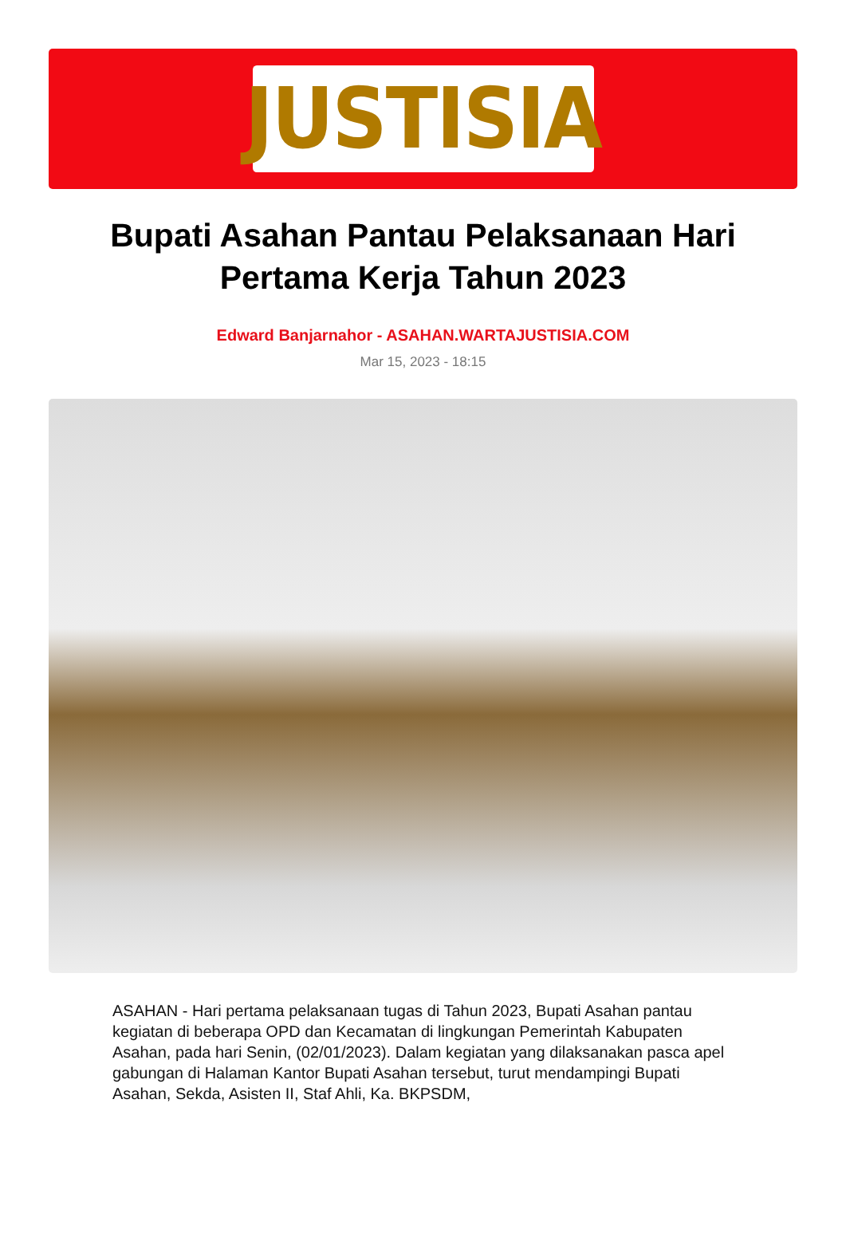JUSTISIA
Bupati Asahan Pantau Pelaksanaan Hari Pertama Kerja Tahun 2023
Edward Banjarnahor - ASAHAN.WARTAJUSTISIA.COM
Mar 15, 2023 - 18:15
ASAHAN - Hari pertama pelaksanaan tugas di Tahun 2023, Bupati Asahan pantau kegiatan di beberapa OPD dan Kecamatan di lingkungan Pemerintah Kabupaten Asahan, pada hari Senin, (02/01/2023). Dalam kegiatan yang dilaksanakan pasca apel gabungan di Halaman Kantor Bupati Asahan tersebut, turut mendampingi Bupati Asahan, Sekda, Asisten II, Staf Ahli, Ka. BKPSDM,